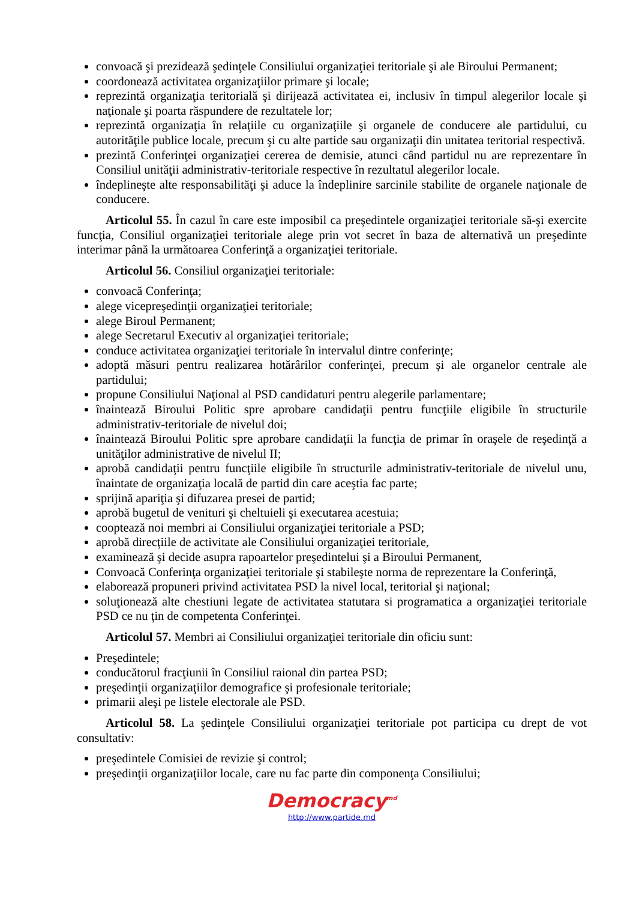convoacă şi prezidează şedinţele Consiliului organizaţiei teritoriale şi ale Biroului Permanent;
coordonează activitatea organizaţiilor primare şi locale;
reprezintă organizaţia teritorială şi dirijează activitatea ei, inclusiv în timpul alegerilor locale şi naţionale şi poarta răspundere de rezultatele lor;
reprezintă organizaţia în relaţiile cu organizaţiile şi organele de conducere ale partidului, cu autorităţile publice locale, precum şi cu alte partide sau organizaţii din unitatea teritorial respectivă.
prezintă Conferinţei organizaţiei cererea de demisie, atunci când partidul nu are reprezentare în Consiliul unităţii administrativ-teritoriale respective în rezultatul alegerilor locale.
îndeplineşte alte responsabilităţi şi aduce la îndeplinire sarcinile stabilite de organele naţionale de conducere.
Articolul 55. În cazul în care este imposibil ca preşedintele organizaţiei teritoriale să-şi exercite funcţia, Consiliul organizaţiei teritoriale alege prin vot secret în baza de alternativă un preşedinte interimar până la următoarea Conferinţă a organizaţiei teritoriale.
Articolul 56. Consiliul organizaţiei teritoriale:
convoacă Conferinţa;
alege vicepreşedinţii organizaţiei teritoriale;
alege Biroul Permanent;
alege Secretarul Executiv al organizaţiei teritoriale;
conduce activitatea organizaţiei teritoriale în intervalul dintre conferinţe;
adoptă măsuri pentru realizarea hotărârilor conferinţei, precum şi ale organelor centrale ale partidului;
propune Consiliului Naţional al PSD candidaturi pentru alegerile parlamentare;
înaintează Biroului Politic spre aprobare candidaţii pentru funcţiile eligibile în structurile administrativ-teritoriale de nivelul doi;
înaintează Biroului Politic spre aprobare candidaţii la funcţia de primar în oraşele de reşedinţă a unităţilor administrative de nivelul II;
aprobă candidaţii pentru funcţiile eligibile în structurile administrativ-teritoriale de nivelul unu, înaintate de organizaţia locală de partid din care aceştia fac parte;
sprijină apariţia şi difuzarea presei de partid;
aprobă bugetul de venituri şi cheltuieli şi executarea acestuia;
cooptează noi membri ai Consiliului organizaţiei teritoriale a PSD;
aprobă direcţiile de activitate ale Consiliului organizaţiei teritoriale,
examinează şi decide asupra rapoartelor preşedintelui şi a Biroului Permanent,
Convoacă Conferinţa organizaţiei teritoriale şi stabileşte norma de reprezentare la Conferinţă,
elaborează propuneri privind activitatea PSD la nivel local, teritorial şi naţional;
soluţionează alte chestiuni legate de activitatea statutara si programatica a organizaţiei teritoriale PSD ce nu ţin de competenta Conferinţei.
Articolul 57. Membri ai Consiliului organizaţiei teritoriale din oficiu sunt:
Preşedintele;
conducătorul fracţiunii în Consiliul raional din partea PSD;
preşedinţii organizaţiilor demografice şi profesionale teritoriale;
primarii aleşi pe listele electorale ale PSD.
Articolul 58. La şedinţele Consiliului organizaţiei teritoriale pot participa cu drept de vot consultativ:
preşedintele Comisiei de revizie şi control;
preşedinţii organizaţiilor locale, care nu fac parte din componenţa Consiliului;
Democracy<sup>md</sup>
http://www.partide.md